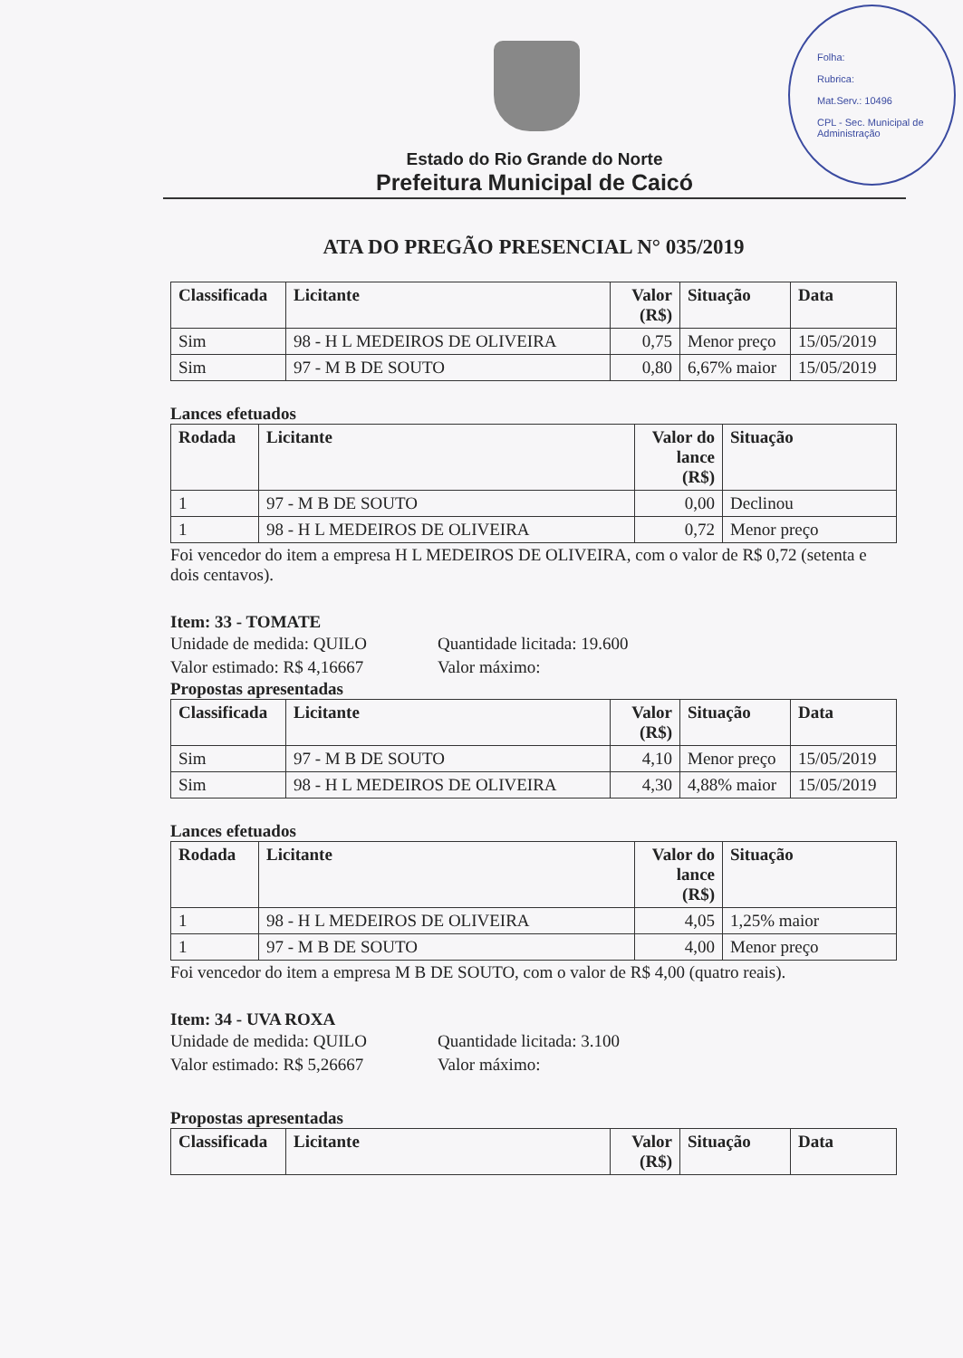Folha:
Rubrica:
Mat.Serv.: 10496
CPL - Sec. Municipal de Administração
Estado do Rio Grande do Norte
Prefeitura Municipal de Caicó
ATA DO PREGÃO PRESENCIAL N° 035/2019
| Classificada | Licitante | Valor (R$) | Situação | Data |
| --- | --- | --- | --- | --- |
| Sim | 98 - H L MEDEIROS DE OLIVEIRA | 0,75 | Menor preço | 15/05/2019 |
| Sim | 97 - M B DE SOUTO | 0,80 | 6,67% maior | 15/05/2019 |
Lances efetuados
| Rodada | Licitante | Valor do lance (R$) | Situação |
| --- | --- | --- | --- |
| 1 | 97 - M B DE SOUTO | 0,00 | Declinou |
| 1 | 98 - H L MEDEIROS DE OLIVEIRA | 0,72 | Menor preço |
Foi vencedor do item a empresa H L MEDEIROS DE OLIVEIRA, com o valor de R$ 0,72 (setenta e dois centavos).
Item: 33 - TOMATE
Unidade de medida: QUILO
Quantidade licitada: 19.600
Valor estimado: R$ 4,16667
Valor máximo:
Propostas apresentadas
| Classificada | Licitante | Valor (R$) | Situação | Data |
| --- | --- | --- | --- | --- |
| Sim | 97 - M B DE SOUTO | 4,10 | Menor preço | 15/05/2019 |
| Sim | 98 - H L MEDEIROS DE OLIVEIRA | 4,30 | 4,88% maior | 15/05/2019 |
Lances efetuados
| Rodada | Licitante | Valor do lance (R$) | Situação |
| --- | --- | --- | --- |
| 1 | 98 - H L MEDEIROS DE OLIVEIRA | 4,05 | 1,25% maior |
| 1 | 97 - M B DE SOUTO | 4,00 | Menor preço |
Foi vencedor do item a empresa M B DE SOUTO, com o valor de R$ 4,00 (quatro reais).
Item: 34 - UVA ROXA
Unidade de medida: QUILO
Quantidade licitada: 3.100
Valor estimado: R$ 5,26667
Valor máximo:
Propostas apresentadas
| Classificada | Licitante | Valor (R$) | Situação | Data |
| --- | --- | --- | --- | --- |